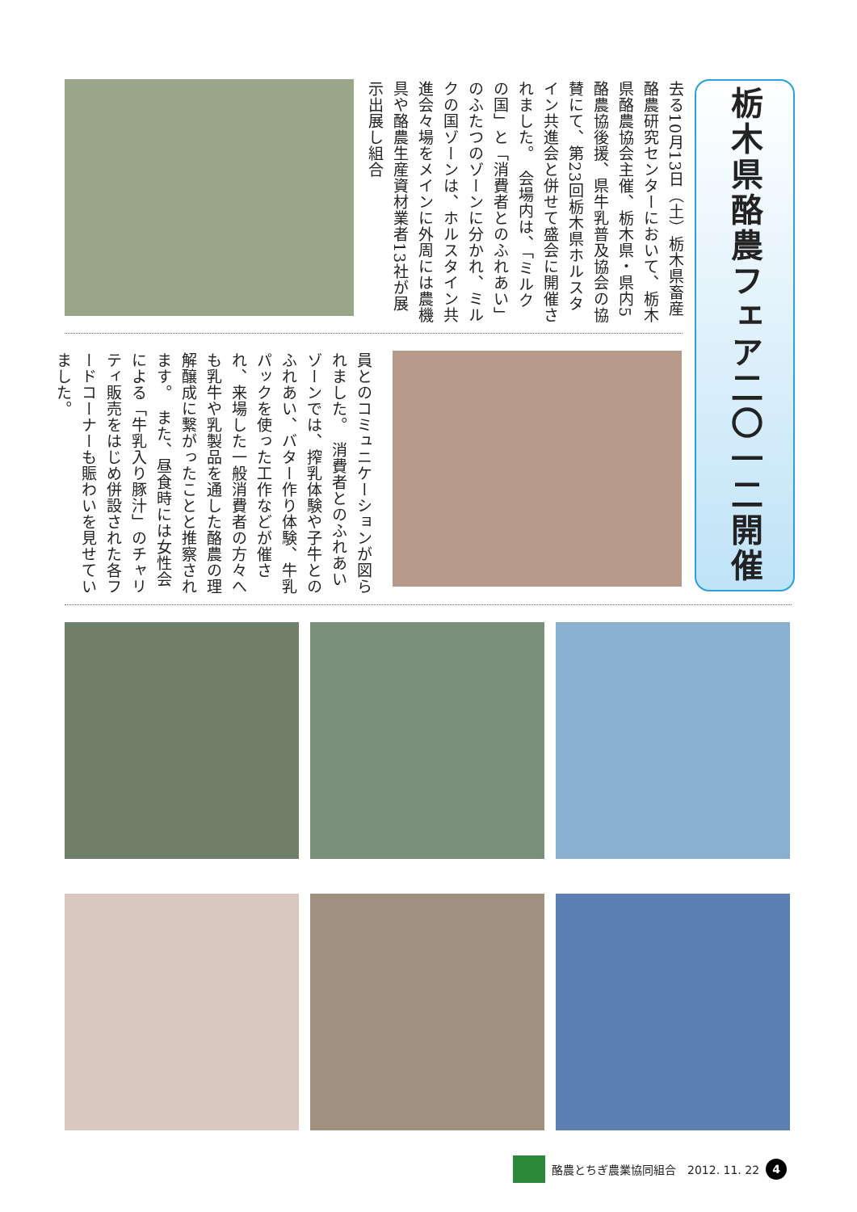栃木県酪農フェア二〇一二開催
去る10月13日（土）栃木県畜産酪農研究センターにおいて、栃木県酪農協会主催、栃木県・県内5酪農協後援、県牛乳普及協会の協賛にて、第23回栃木県ホルスタイン共進会と併せて盛会に開催されました。　会場内は、「ミルクの国」と「消費者とのふれあい」のふたつのゾーンに分かれ、ミルクの国ゾーンは、ホルスタイン共進会々場をメインに外周には農機具や酪農生産資材業者13社が展示出展し組合
員とのコミュニケーションが図られました。　消費者とのふれあいゾーンでは、搾乳体験や子牛とのふれあい、バター作り体験、牛乳パックを使った工作などが催され、来場した一般消費者の方々へも乳牛や乳製品を通した酪農の理解醸成に繋がったことと推察されます。　また、昼食時には女性会による「牛乳入り豚汁」のチャリティ販売をはじめ併設された各フードコーナーも賑わいを見せていました。
酪農とちぎ農業協同組合　2012. 11. 22 4